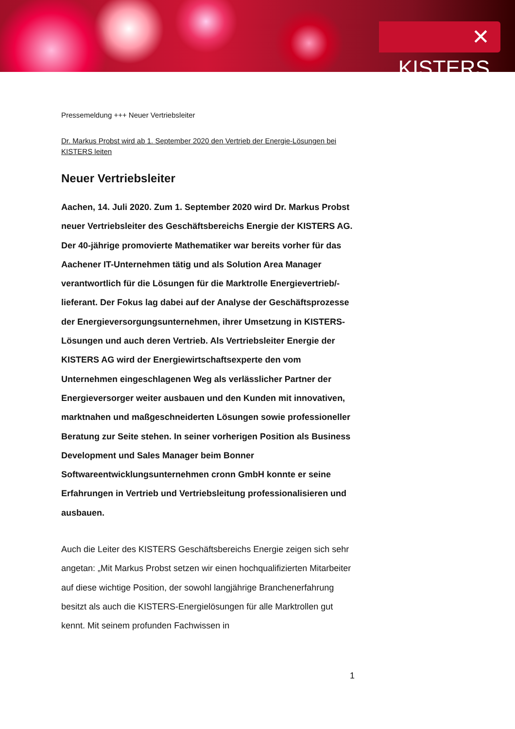✕ KISTERS
Pressemeldung +++ Neuer Vertriebsleiter
Dr. Markus Probst wird ab 1. September 2020 den Vertrieb der Energie-Lösungen bei KISTERS leiten
Neuer Vertriebsleiter
Aachen, 14. Juli 2020. Zum 1. September 2020 wird Dr. Markus Probst neuer Vertriebsleiter des Geschäftsbereichs Energie der KISTERS AG. Der 40-jährige promovierte Mathematiker war bereits vorher für das Aachener IT-Unternehmen tätig und als Solution Area Manager verantwortlich für die Lösungen für die Marktrolle Energievertrieb/-lieferant. Der Fokus lag dabei auf der Analyse der Geschäftsprozesse der Energieversorgungsunternehmen, ihrer Umsetzung in KISTERS-Lösungen und auch deren Vertrieb. Als Vertriebsleiter Energie der KISTERS AG wird der Energiewirtschaftsexperte den vom Unternehmen eingeschlagenen Weg als verlässlicher Partner der Energieversorger weiter ausbauen und den Kunden mit innovativen, marktnahen und maßgeschneiderten Lösungen sowie professioneller Beratung zur Seite stehen. In seiner vorherigen Position als Business Development und Sales Manager beim Bonner Softwareentwicklungsunternehmen cronn GmbH konnte er seine Erfahrungen in Vertrieb und Vertriebsleitung professionalisieren und ausbauen.
Auch die Leiter des KISTERS Geschäftsbereichs Energie zeigen sich sehr angetan: „Mit Markus Probst setzen wir einen hochqualifizierten Mitarbeiter auf diese wichtige Position, der sowohl langjährige Branchenerfahrung besitzt als auch die KISTERS-Energielösungen für alle Marktrollen gut kennt. Mit seinem profunden Fachwissen in
1